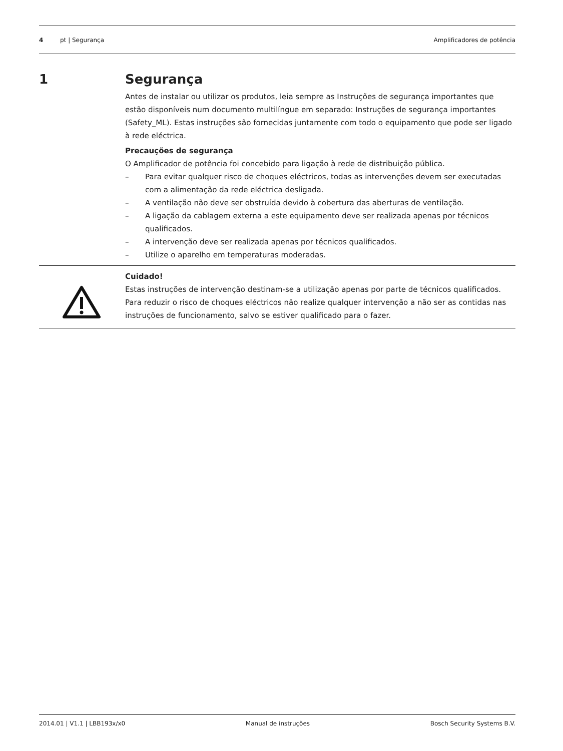4 pt | Segurança Amplificadores de potência
1 Segurança
Antes de instalar ou utilizar os produtos, leia sempre as Instruções de segurança importantes que estão disponíveis num documento multilíngue em separado: Instruções de segurança importantes (Safety_ML). Estas instruções são fornecidas juntamente com todo o equipamento que pode ser ligado à rede eléctrica.
Precauções de segurança
O Amplificador de potência foi concebido para ligação à rede de distribuição pública.
– Para evitar qualquer risco de choques eléctricos, todas as intervenções devem ser executadas com a alimentação da rede eléctrica desligada.
– A ventilação não deve ser obstruída devido à cobertura das aberturas de ventilação.
– A ligação da cablagem externa a este equipamento deve ser realizada apenas por técnicos qualificados.
– A intervenção deve ser realizada apenas por técnicos qualificados.
– Utilize o aparelho em temperaturas moderadas.
Cuidado!
Estas instruções de intervenção destinam-se a utilização apenas por parte de técnicos qualificados.
Para reduzir o risco de choques eléctricos não realize qualquer intervenção a não ser as contidas nas instruções de funcionamento, salvo se estiver qualificado para o fazer.
2014.01 | V1.1 | LBB193x/x0 Manual de instruções Bosch Security Systems B.V.